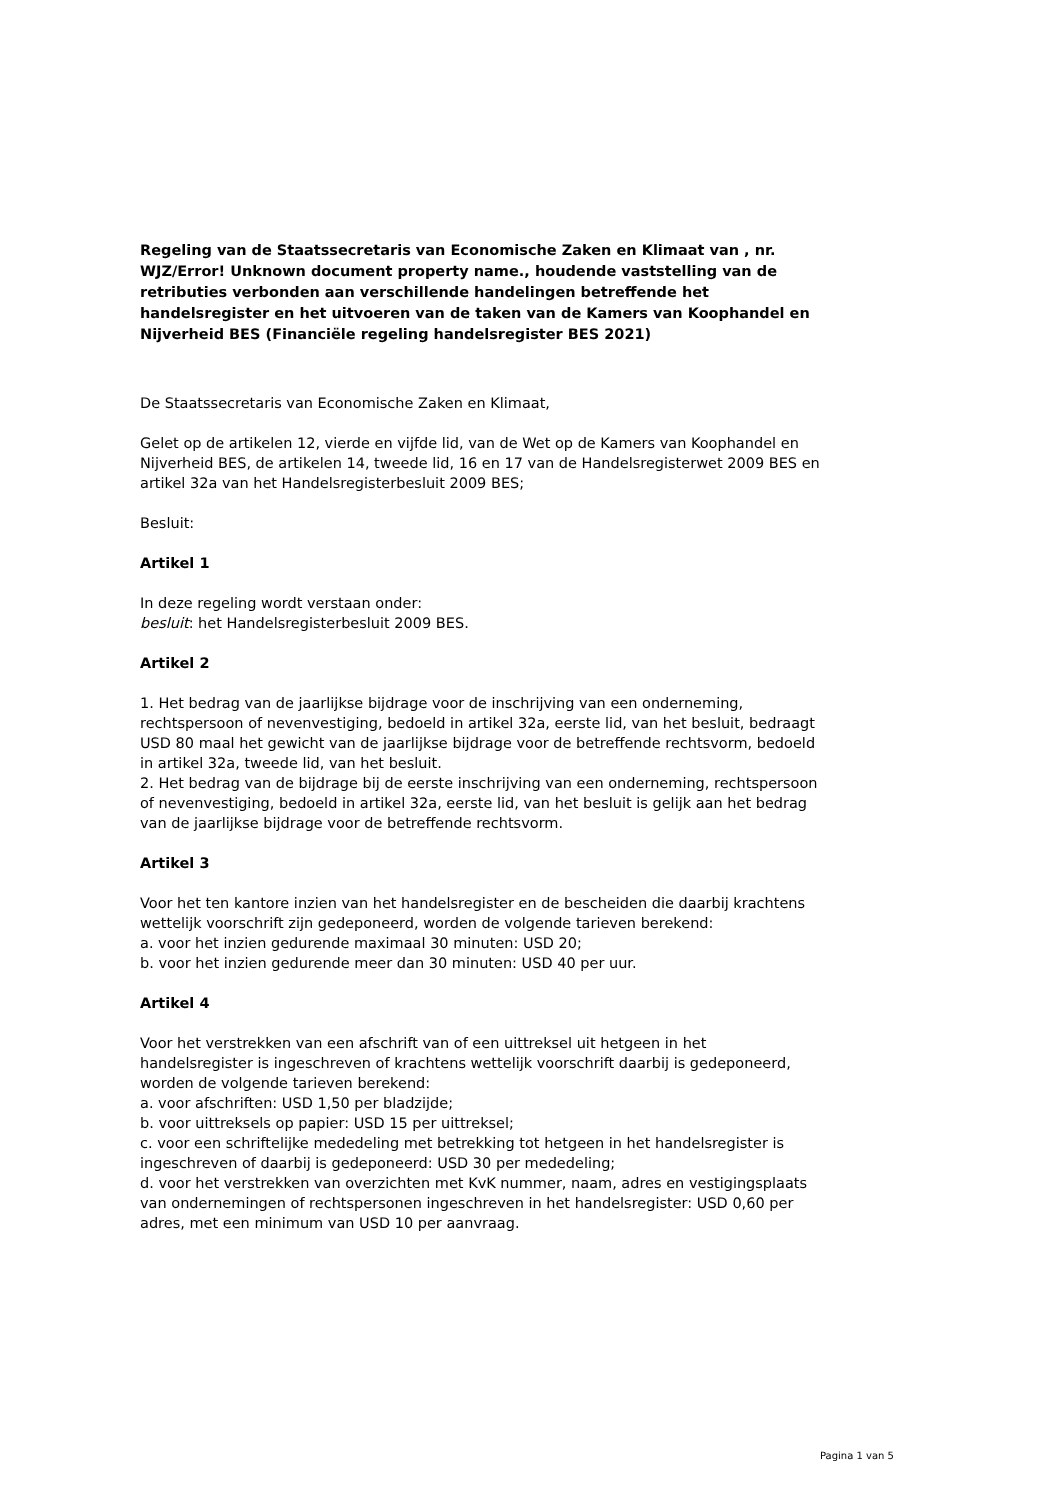Regeling van de Staatssecretaris van Economische Zaken en Klimaat van , nr. WJZ/Error! Unknown document property name., houdende vaststelling van de retributies verbonden aan verschillende handelingen betreffende het handelsregister en het uitvoeren van de taken van de Kamers van Koophandel en Nijverheid BES (Financiële regeling handelsregister BES 2021)
De Staatssecretaris van Economische Zaken en Klimaat,
Gelet op de artikelen 12, vierde en vijfde lid, van de Wet op de Kamers van Koophandel en Nijverheid BES, de artikelen 14, tweede lid, 16 en 17 van de Handelsregisterwet 2009 BES en artikel 32a van het Handelsregisterbesluit 2009 BES;
Besluit:
Artikel 1
In deze regeling wordt verstaan onder:
besluit: het Handelsregisterbesluit 2009 BES.
Artikel 2
1. Het bedrag van de jaarlijkse bijdrage voor de inschrijving van een onderneming, rechtspersoon of nevenvestiging, bedoeld in artikel 32a, eerste lid, van het besluit, bedraagt USD 80 maal het gewicht van de jaarlijkse bijdrage voor de betreffende rechtsvorm, bedoeld in artikel 32a, tweede lid, van het besluit.
2. Het bedrag van de bijdrage bij de eerste inschrijving van een onderneming, rechtspersoon of nevenvestiging, bedoeld in artikel 32a, eerste lid, van het besluit is gelijk aan het bedrag van de jaarlijkse bijdrage voor de betreffende rechtsvorm.
Artikel 3
Voor het ten kantore inzien van het handelsregister en de bescheiden die daarbij krachtens wettelijk voorschrift zijn gedeponeerd, worden de volgende tarieven berekend:
a. voor het inzien gedurende maximaal 30 minuten: USD 20;
b. voor het inzien gedurende meer dan 30 minuten: USD 40 per uur.
Artikel 4
Voor het verstrekken van een afschrift van of een uittreksel uit hetgeen in het handelsregister is ingeschreven of krachtens wettelijk voorschrift daarbij is gedeponeerd, worden de volgende tarieven berekend:
a. voor afschriften: USD 1,50 per bladzijde;
b. voor uittreksels op papier: USD 15 per uittreksel;
c. voor een schriftelijke mededeling met betrekking tot hetgeen in het handelsregister is ingeschreven of daarbij is gedeponeerd: USD 30 per mededeling;
d. voor het verstrekken van overzichten met KvK nummer, naam, adres en vestigingsplaats van ondernemingen of rechtspersonen ingeschreven in het handelsregister: USD 0,60 per adres, met een minimum van USD 10 per aanvraag.
Pagina 1 van 5